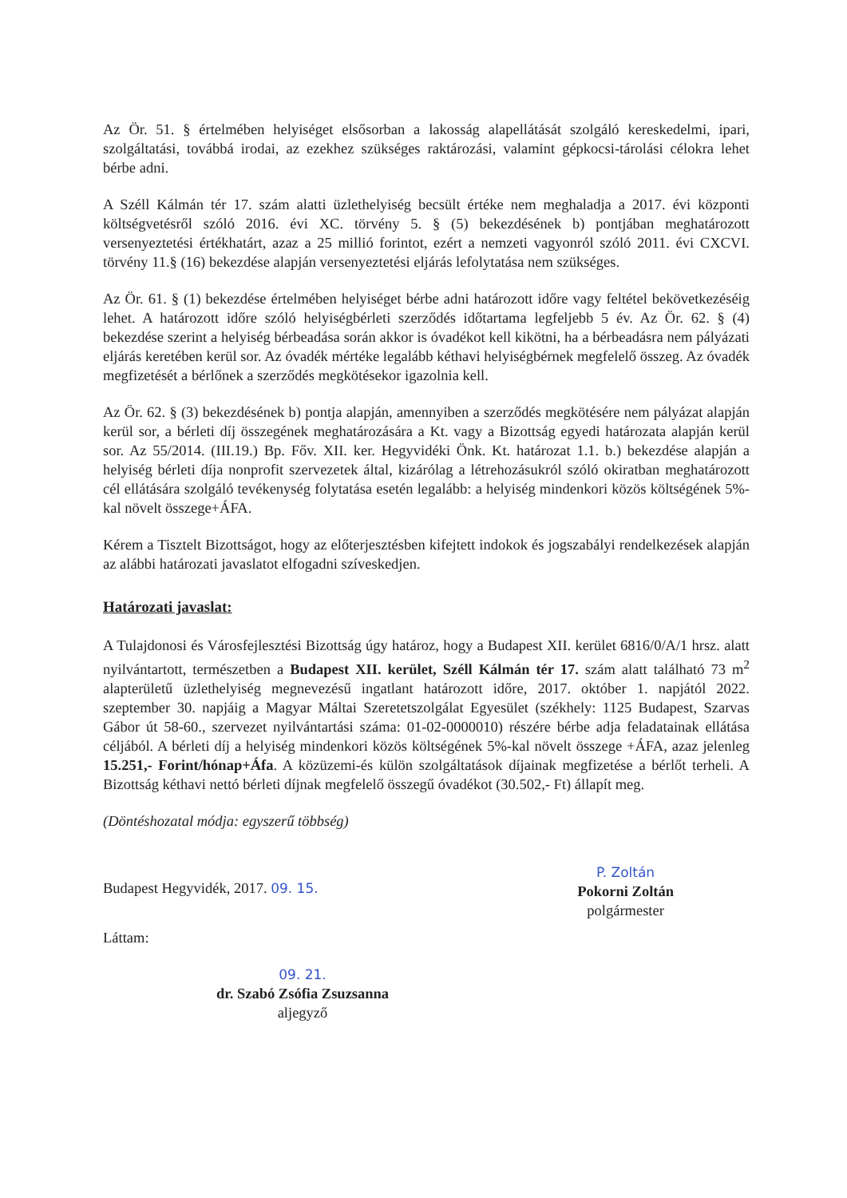Az Ör. 51. § értelmében helyiséget elsősorban a lakosság alapellátását szolgáló kereskedelmi, ipari, szolgáltatási, továbbá irodai, az ezekhez szükséges raktározási, valamint gépkocsi-tárolási célokra lehet bérbe adni.
A Széll Kálmán tér 17. szám alatti üzlethelyiség becsült értéke nem meghaladja a 2017. évi központi költségvetésről szóló 2016. évi XC. törvény 5. § (5) bekezdésének b) pontjában meghatározott versenyeztetési értékhatárt, azaz a 25 millió forintot, ezért a nemzeti vagyonról szóló 2011. évi CXCVI. törvény 11.§ (16) bekezdése alapján versenyeztetési eljárás lefolytatása nem szükséges.
Az Ör. 61. § (1) bekezdése értelmében helyiséget bérbe adni határozott időre vagy feltétel bekövetkezéséig lehet. A határozott időre szóló helyiségbérleti szerződés időtartama legfeljebb 5 év. Az Ör. 62. § (4) bekezdése szerint a helyiség bérbeadása során akkor is óvadékot kell kikötni, ha a bérbeadásra nem pályázati eljárás keretében kerül sor. Az óvadék mértéke legalább kéthavi helyiségbérnek megfelelő összeg. Az óvadék megfizetését a bérlőnek a szerződés megkötésekor igazolnia kell.
Az Ör. 62. § (3) bekezdésének b) pontja alapján, amennyiben a szerződés megkötésére nem pályázat alapján kerül sor, a bérleti díj összegének meghatározására a Kt. vagy a Bizottság egyedi határozata alapján kerül sor. Az 55/2014. (III.19.) Bp. Főv. XII. ker. Hegyvidéki Önk. Kt. határozat 1.1. b.) bekezdése alapján a helyiség bérleti díja nonprofit szervezetek által, kizárólag a létrehozásukról szóló okiratban meghatározott cél ellátására szolgáló tevékenység folytatása esetén legalább: a helyiség mindenkori közös költségének 5%-kal növelt összege+ÁFA.
Kérem a Tisztelt Bizottságot, hogy az előterjesztésben kifejtett indokok és jogszabályi rendelkezések alapján az alábbi határozati javaslatot elfogadni szíveskedjen.
Határozati javaslat:
A Tulajdonosi és Városfejlesztési Bizottság úgy határoz, hogy a Budapest XII. kerület 6816/0/A/1 hrsz. alatt nyilvántartott, természetben a Budapest XII. kerület, Széll Kálmán tér 17. szám alatt található 73 m<sup>2</sup> alapterületű üzlethelyiség megnevezésű ingatlant határozott időre, 2017. október 1. napjától 2022. szeptember 30. napjáig a Magyar Máltai Szeretetszolgálat Egyesület (székhely: 1125 Budapest, Szarvas Gábor út 58-60., szervezet nyilvántartási száma: 01-02-0000010) részére bérbe adja feladatainak ellátása céljából. A bérleti díj a helyiség mindenkori közös költségének 5%-kal növelt összege +ÁFA, azaz jelenleg 15.251,- Forint/hónap+Áfa. A közüzemi-és külön szolgáltatások díjainak megfizetése a bérlőt terheli. A Bizottság kéthavi nettó bérleti díjnak megfelelő összegű óvadékot (30.502,- Ft) állapít meg.
(Döntéshozatal módja: egyszerű többség)
Budapest Hegyvidék, 2017. 09. 15.
P. Zoltán
Pokorni Zoltán
polgármester
Láttam:
09. 21.
dr. Szabó Zsófia Zsuzsanna
aljegyző